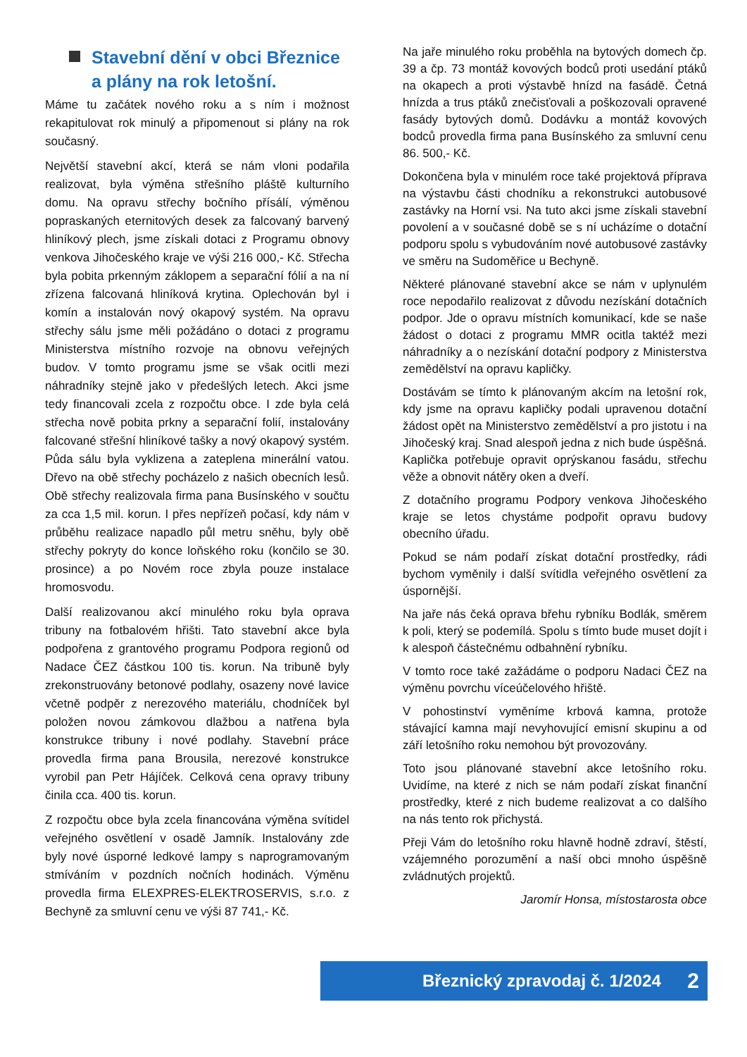Stavební dění v obci Březnice a plány na rok letošní.
Máme tu začátek nového roku a s ním i možnost rekapitulovat rok minulý a připomenout si plány na rok současný.
Největší stavební akcí, která se nám vloni podařila realizovat, byla výměna střešního pláště kulturního domu. Na opravu střechy bočního přísálí, výměnou popraskaných eternitových desek za falcovaný barvený hliníkový plech, jsme získali dotaci z Programu obnovy venkova Jihočeského kraje ve výši 216 000,- Kč. Střecha byla pobita prkenným záklopem a separační fólií a na ní zřízena falcovaná hliníková krytina. Oplechován byl i komín a instalován nový okapový systém. Na opravu střechy sálu jsme měli požádáno o dotaci z programu Ministerstva místního rozvoje na obnovu veřejných budov. V tomto programu jsme se však ocitli mezi náhradníky stejně jako v předešlých letech. Akci jsme tedy financovali zcela z rozpočtu obce. I zde byla celá střecha nově pobita prkny a separační folií, instalovány falcované střešní hliníkové tašky a nový okapový systém. Půda sálu byla vyklizena a zateplena minerální vatou. Dřevo na obě střechy pocházelo z našich obecních lesů. Obě střechy realizovala firma pana Busínského v součtu za cca 1,5 mil. korun. I přes nepřízeň počasí, kdy nám v průběhu realizace napadlo půl metru sněhu, byly obě střechy pokryty do konce loňského roku (končilo se 30. prosince) a po Novém roce zbyla pouze instalace hromosvodu.
Další realizovanou akcí minulého roku byla oprava tribuny na fotbalovém hřišti. Tato stavební akce byla podpořena z grantového programu Podpora regionů od Nadace ČEZ částkou 100 tis. korun. Na tribuně byly zrekonstruovány betonové podlahy, osazeny nové lavice včetně podpěr z nerezového materiálu, chodníček byl položen novou zámkovou dlažbou a natřena byla konstrukce tribuny i nové podlahy. Stavební práce provedla firma pana Brousila, nerezové konstrukce vyrobil pan Petr Hájíček. Celková cena opravy tribuny činila cca. 400 tis. korun.
Z rozpočtu obce byla zcela financována výměna svítidel veřejného osvětlení v osadě Jamník. Instalovány zde byly nové úsporné ledkové lampy s naprogramovaným stmíváním v pozdních nočních hodinách. Výměnu provedla firma ELEXPRES-ELEKTROSERVIS, s.r.o. z Bechyně za smluvní cenu ve výši 87 741,- Kč.
Na jaře minulého roku proběhla na bytových domech čp. 39 a čp. 73 montáž kovových bodců proti usedání ptáků na okapech a proti výstavbě hnízd na fasádě. Četná hnízda a trus ptáků znečisťovali a poškozovali opravené fasády bytových domů. Dodávku a montáž kovových bodců provedla firma pana Busínského za smluvní cenu 86. 500,- Kč.
Dokončena byla v minulém roce také projektová příprava na výstavbu části chodníku a rekonstrukci autobusové zastávky na Horní vsi. Na tuto akci jsme získali stavební povolení a v současné době se s ní ucházíme o dotační podporu spolu s vybudováním nové autobusové zastávky ve směru na Sudoměřice u Bechyně.
Některé plánované stavební akce se nám v uplynulém roce nepodařilo realizovat z důvodu nezískání dotačních podpor. Jde o opravu místních komunikací, kde se naše žádost o dotaci z programu MMR ocitla taktéž mezi náhradníky a o nezískání dotační podpory z Ministerstva zemědělství na opravu kapličky.
Dostávám se tímto k plánovaným akcím na letošní rok, kdy jsme na opravu kapličky podali upravenou dotační žádost opět na Ministerstvo zemědělství a pro jistotu i na Jihočeský kraj. Snad alespoň jedna z nich bude úspěšná. Kaplička potřebuje opravit oprýskanou fasádu, střechu věže a obnovit nátěry oken a dveří.
Z dotačního programu Podpory venkova Jihočeského kraje se letos chystáme podpořit opravu budovy obecního úřadu.
Pokud se nám podaří získat dotační prostředky, rádi bychom vyměnily i další svítidla veřejného osvětlení za úspornější.
Na jaře nás čeká oprava břehu rybníku Bodlák, směrem k poli, který se podemílá. Spolu s tímto bude muset dojít i k alespoň částečnému odbahnění rybníku.
V tomto roce také zažádáme o podporu Nadaci ČEZ na výměnu povrchu víceúčelového hřiště.
V pohostinství vyměníme krbová kamna, protože stávající kamna mají nevyhovující emisní skupinu a od září letošního roku nemohou být provozovány.
Toto jsou plánované stavební akce letošního roku. Uvidíme, na které z nich se nám podaří získat finanční prostředky, které z nich budeme realizovat a co dalšího na nás tento rok přichystá.
Přeji Vám do letošního roku hlavně hodně zdraví, štěstí, vzájemného porozumění a naší obci mnoho úspěšně zvládnutých projektů.
Jaromír Honsa, místostarosta obce
Březnický zpravodaj č. 1/2024 2